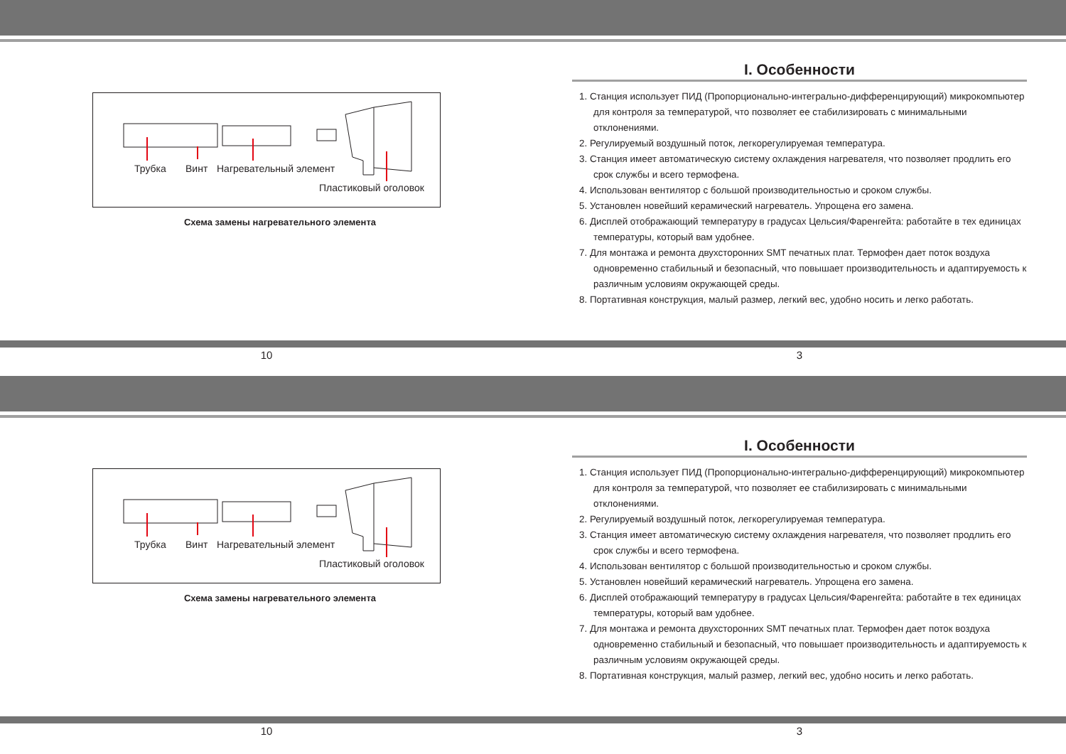Трубка Винт Нагревательный элемент
Пластиковый оголовок
Схема замены нагревательного элемента
I. Особенности
1. Станция использует ПИД (Пропорционально-интегрально-дифференцирующий) микрокомпьютер для контроля за температурой, что позволяет ее стабилизировать с минимальными отклонениями.
2. Регулируемый воздушный поток, легкорегулируемая температура.
3. Станция имеет автоматическую систему охлаждения нагревателя, что позволяет продлить его срок службы и всего термофена.
4. Использован вентилятор с большой производительностью и сроком службы.
5. Установлен новейший керамический нагреватель. Упрощена его замена.
6. Дисплей отображающий температуру в градусах Цельсия/Фаренгейта: работайте в тех единицах температуры, который вам удобнее.
7. Для монтажа и ремонта двухсторонних SMT печатных плат. Термофен дает поток воздуха одновременно стабильный и безопасный, что повышает производительность и адаптируемость к различным условиям окружающей среды.
8. Портативная конструкция, малый размер, легкий вес, удобно носить и легко работать.
10 3
Трубка Винт Нагревательный элемент
Пластиковый оголовок
Схема замены нагревательного элемента
I. Особенности
1. Станция использует ПИД (Пропорционально-интегрально-дифференцирующий) микрокомпьютер для контроля за температурой, что позволяет ее стабилизировать с минимальными отклонениями.
2. Регулируемый воздушный поток, легкорегулируемая температура.
3. Станция имеет автоматическую систему охлаждения нагревателя, что позволяет продлить его срок службы и всего термофена.
4. Использован вентилятор с большой производительностью и сроком службы.
5. Установлен новейший керамический нагреватель. Упрощена его замена.
6. Дисплей отображающий температуру в градусах Цельсия/Фаренгейта: работайте в тех единицах температуры, который вам удобнее.
7. Для монтажа и ремонта двухсторонних SMT печатных плат. Термофен дает поток воздуха одновременно стабильный и безопасный, что повышает производительность и адаптируемость к различным условиям окружающей среды.
8. Портативная конструкция, малый размер, легкий вес, удобно носить и легко работать.
10 3